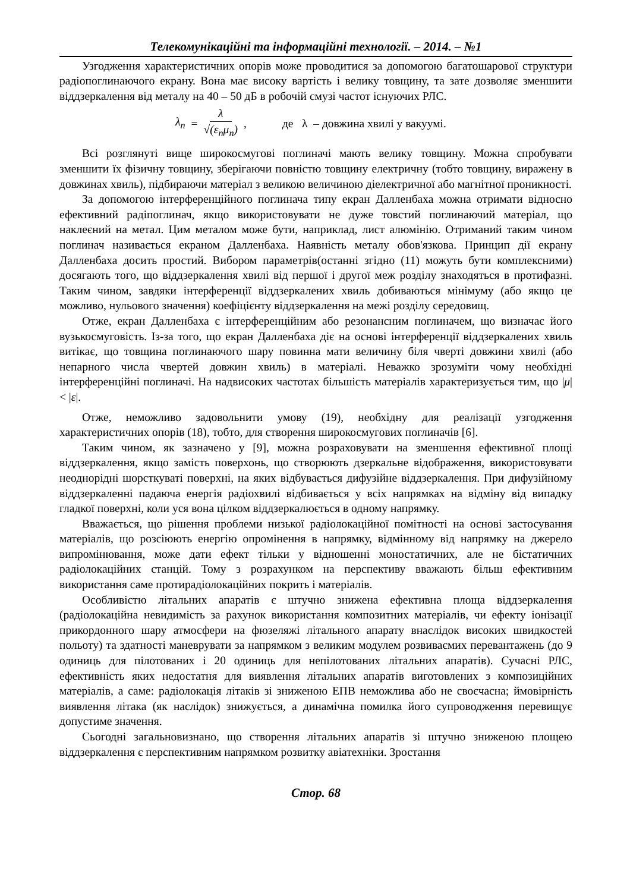Телекомунікаційні та інформаційні технології. – 2014. – №1
Узгодження характеристичних опорів може проводитися за допомогою багатошарової структури радіопоглинаючого екрану. Вона має високу вартість і велику товщину, та зате дозволяє зменшити віддзеркалення від металу на 40 – 50 дБ в робочій смузі частот існуючих РЛС.
λ<sub>n</sub> = λ √(ε<sub>n</sub>μ<sub>n</sub>) , де λ – довжина хвилі у вакуумі.
Всі розглянуті вище широкосмугові поглиначі мають велику товщину. Можна спробувати зменшити їх фізичну товщину, зберігаючи повністю товщину електричну (тобто товщину, виражену в довжинах хвиль), підбираючи матеріал з великою величиною діелектричної або магнітної проникності.
За допомогою інтерференційного поглинача типу екран Далленбаха можна отримати відносно ефективний радіпоглинач, якщо використовувати не дуже товстий поглинаючий матеріал, що наклеєний на метал. Цим металом може бути, наприклад, лист алюмінію. Отриманий таким чином поглинач називається екраном Далленбаха. Наявність металу обов'язкова. Принцип дії екрану Далленбаха досить простий. Вибором параметрів(останні згідно (11) можуть бути комплексними) досягають того, що віддзеркалення хвилі від першої і другої меж розділу знаходяться в протифазні. Таким чином, завдяки інтерференції віддзеркалених хвиль добиваються мінімуму (або якщо це можливо, нульового значення) коефіцієнту віддзеркалення на межі розділу середовищ.
Отже, екран Далленбаха є інтерференційним або резонансним поглиначем, що визначає його вузькосмуговість. Із-за того, що екран Далленбаха діє на основі інтерференції віддзеркалених хвиль витікає, що товщина поглинаючого шару повинна мати величину біля чверті довжини хвилі (або непарного числа чвертей довжин хвиль) в матеріалі. Неважко зрозуміти чому необхідні інтерференційні поглиначі. На надвисоких частотах більшість матеріалів характеризується тим, що |μ| < |ε|.
Отже, неможливо задовольнити умову (19), необхідну для реалізації узгодження характеристичних опорів (18), тобто, для створення широкосмугових поглиначів [6].
Таким чином, як зазначено у [9], можна розраховувати на зменшення ефективної площі віддзеркалення, якщо замість поверхонь, що створюють дзеркальне відображення, використовувати неоднорідні шорсткуваті поверхні, на яких відбувається дифузійне віддзеркалення. При дифузійному віддзеркаленні падаюча енергія радіохвилі відбивається у всіх напрямках на відміну від випадку гладкої поверхні, коли уся вона цілком віддзеркалюється в одному напрямку.
Вважається, що рішення проблеми низької радіолокаційної помітності на основі застосування матеріалів, що розсіюють енергію опромінення в напрямку, відмінному від напрямку на джерело випромінювання, може дати ефект тільки у відношенні моностатичних, але не бістатичних радіолокаційних станцій. Тому з розрахунком на перспективу вважають більш ефективним використання саме протирадіолокаційних покрить і матеріалів.
Особливістю літальних апаратів є штучно знижена ефективна площа віддзеркалення (радіолокаційна невидимість за рахунок використання композитних матеріалів, чи ефекту іонізації прикордонного шару атмосфери на фюзеляжі літального апарату внаслідок високих швидкостей польоту) та здатності маневрувати за напрямком з великим модулем розвиваємих перевантажень (до 9 одиниць для пілотованих і 20 одиниць для непілотованих літальних апаратів). Сучасні РЛС, ефективність яких недостатня для виявлення літальних апаратів виготовлених з композиційних матеріалів, а саме: радіолокація літаків зі зниженою ЕПВ неможлива або не своєчасна; ймовірність виявлення літака (як наслідок) знижується, а динамічна помилка його супроводження перевищує допустиме значення.
Сьогодні загальновизнано, що створення літальних апаратів зі штучно зниженою площею віддзеркалення є перспективним напрямком розвитку авіатехніки. Зростання
Стор. 68